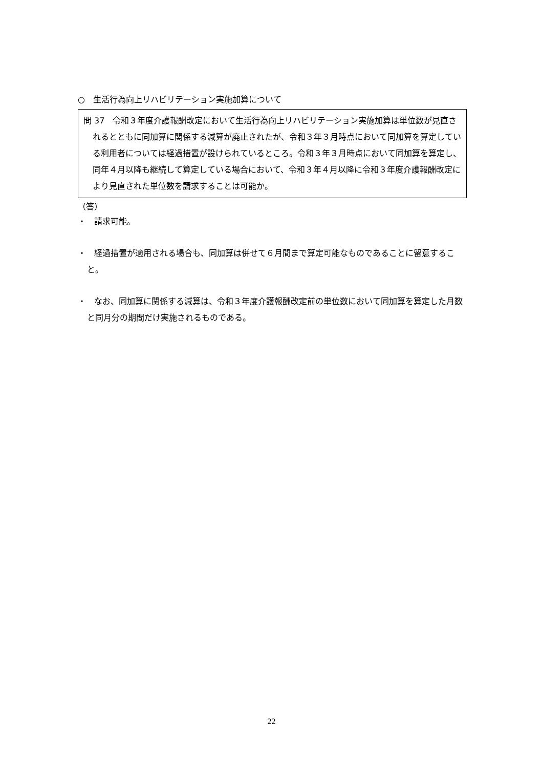○　生活行為向上リハビリテーション実施加算について
問 37　令和３年度介護報酬改定において生活行為向上リハビリテーション実施加算は単位数が見直されるとともに同加算に関係する減算が廃止されたが、令和３年３月時点において同加算を算定している利用者については経過措置が設けられているところ。令和３年３月時点において同加算を算定し、同年４月以降も継続して算定している場合において、令和３年４月以降に令和３年度介護報酬改定により見直された単位数を請求することは可能か。
（答）
・　請求可能。
・　経過措置が適用される場合も、同加算は併せて６月間まで算定可能なものであることに留意すること。
・　なお、同加算に関係する減算は、令和３年度介護報酬改定前の単位数において同加算を算定した月数と同月分の期間だけ実施されるものである。
22